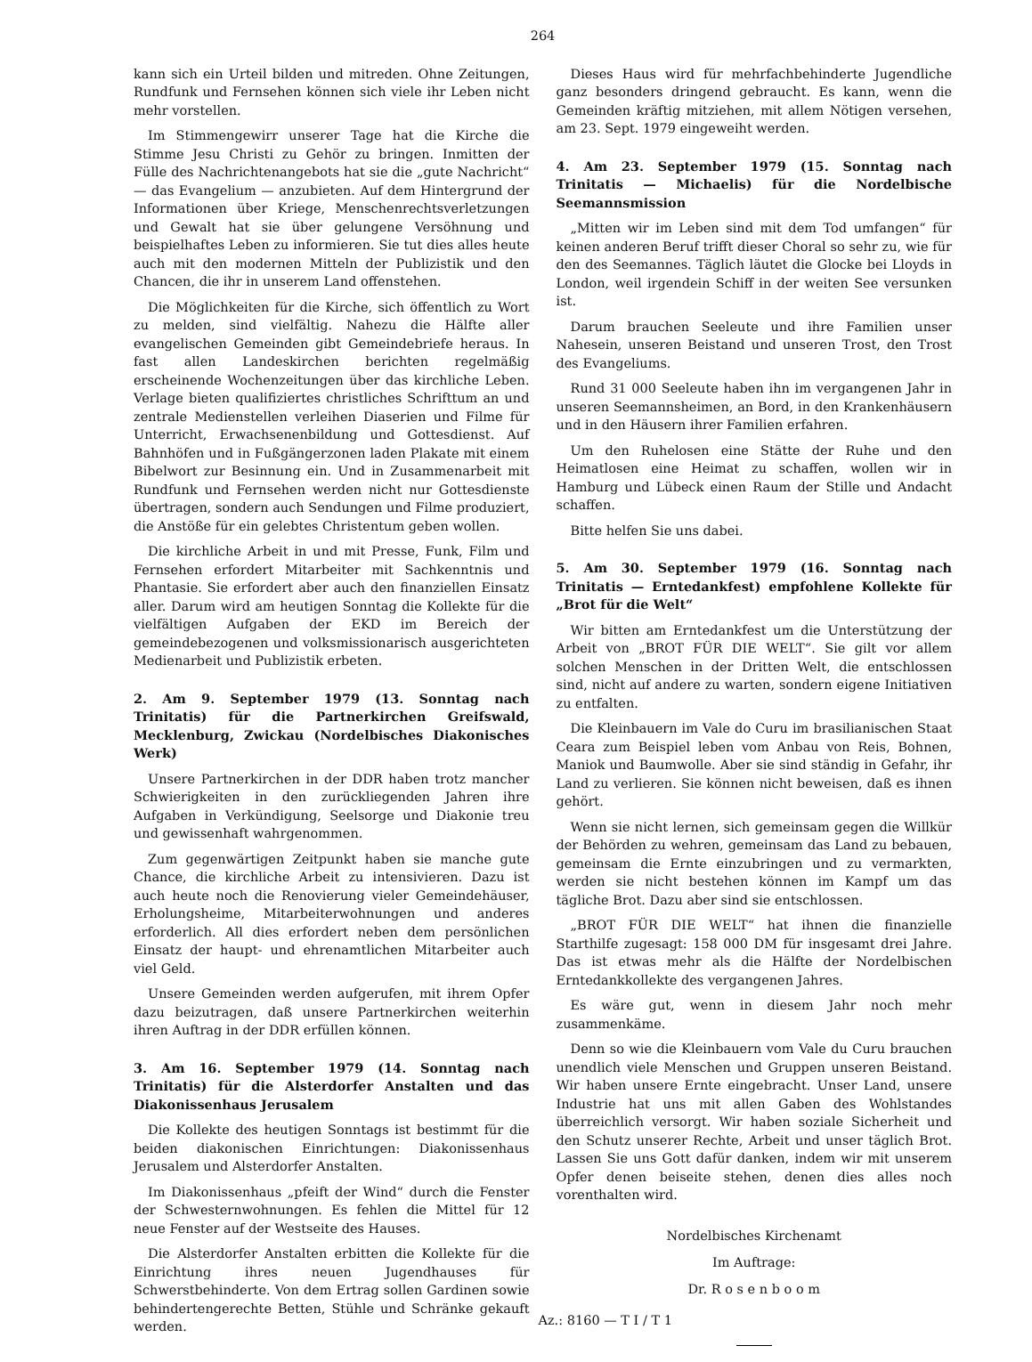264
kann sich ein Urteil bilden und mitreden. Ohne Zeitungen, Rundfunk und Fernsehen können sich viele ihr Leben nicht mehr vorstellen.
Im Stimmengewirr unserer Tage hat die Kirche die Stimme Jesu Christi zu Gehör zu bringen. Inmitten der Fülle des Nachrichtenangebots hat sie die „gute Nachricht“ — das Evangelium — anzubieten. Auf dem Hintergrund der Informationen über Kriege, Menschenrechtsverletzungen und Gewalt hat sie über gelungene Versöhnung und beispielhaftes Leben zu informieren. Sie tut dies alles heute auch mit den modernen Mitteln der Publizistik und den Chancen, die ihr in unserem Land offenstehen.
Die Möglichkeiten für die Kirche, sich öffentlich zu Wort zu melden, sind vielfältig. Nahezu die Hälfte aller evangelischen Gemeinden gibt Gemeindebriefe heraus. In fast allen Landeskirchen berichten regelmäßig erscheinende Wochenzeitungen über das kirchliche Leben. Verlage bieten qualifiziertes christliches Schrifttum an und zentrale Medienstellen verleihen Diaserien und Filme für Unterricht, Erwachsenenbildung und Gottesdienst. Auf Bahnhöfen und in Fußgängerzonen laden Plakate mit einem Bibelwort zur Besinnung ein. Und in Zusammenarbeit mit Rundfunk und Fernsehen werden nicht nur Gottesdienste übertragen, sondern auch Sendungen und Filme produziert, die Anstöße für ein gelebtes Christentum geben wollen.
Die kirchliche Arbeit in und mit Presse, Funk, Film und Fernsehen erfordert Mitarbeiter mit Sachkenntnis und Phantasie. Sie erfordert aber auch den finanziellen Einsatz aller. Darum wird am heutigen Sonntag die Kollekte für die vielfältigen Aufgaben der EKD im Bereich der gemeindebezogenen und volksmissionarisch ausgerichteten Medienarbeit und Publizistik erbeten.
2. Am 9. September 1979 (13. Sonntag nach Trinitatis) für die Partnerkirchen Greifswald, Mecklenburg, Zwickau (Nordelbisches Diakonisches Werk)
Unsere Partnerkirchen in der DDR haben trotz mancher Schwierigkeiten in den zurückliegenden Jahren ihre Aufgaben in Verkündigung, Seelsorge und Diakonie treu und gewissenhaft wahrgenommen.
Zum gegenwärtigen Zeitpunkt haben sie manche gute Chance, die kirchliche Arbeit zu intensivieren. Dazu ist auch heute noch die Renovierung vieler Gemeindehäuser, Erholungsheime, Mitarbeiterwohnungen und anderes erforderlich. All dies erfordert neben dem persönlichen Einsatz der haupt- und ehrenamtlichen Mitarbeiter auch viel Geld.
Unsere Gemeinden werden aufgerufen, mit ihrem Opfer dazu beizutragen, daß unsere Partnerkirchen weiterhin ihren Auftrag in der DDR erfüllen können.
3. Am 16. September 1979 (14. Sonntag nach Trinitatis) für die Alsterdorfer Anstalten und das Diakonissenhaus Jerusalem
Die Kollekte des heutigen Sonntags ist bestimmt für die beiden diakonischen Einrichtungen: Diakonissenhaus Jerusalem und Alsterdorfer Anstalten.
Im Diakonissenhaus „pfeift der Wind“ durch die Fenster der Schwesternwohnungen. Es fehlen die Mittel für 12 neue Fenster auf der Westseite des Hauses.
Die Alsterdorfer Anstalten erbitten die Kollekte für die Einrichtung ihres neuen Jugendhauses für Schwerstbehinderte. Von dem Ertrag sollen Gardinen sowie behindertengerechte Betten, Stühle und Schränke gekauft werden.
Dieses Haus wird für mehrfachbehinderte Jugendliche ganz besonders dringend gebraucht. Es kann, wenn die Gemeinden kräftig mitziehen, mit allem Nötigen versehen, am 23. Sept. 1979 eingeweiht werden.
4. Am 23. September 1979 (15. Sonntag nach Trinitatis — Michaelis) für die Nordelbische Seemannsmission
„Mitten wir im Leben sind mit dem Tod umfangen“ für keinen anderen Beruf trifft dieser Choral so sehr zu, wie für den des Seemannes. Täglich läutet die Glocke bei Lloyds in London, weil irgendein Schiff in der weiten See versunken ist.
Darum brauchen Seeleute und ihre Familien unser Nahesein, unseren Beistand und unseren Trost, den Trost des Evangeliums.
Rund 31 000 Seeleute haben ihn im vergangenen Jahr in unseren Seemannsheimen, an Bord, in den Krankenhäusern und in den Häusern ihrer Familien erfahren.
Um den Ruhelosen eine Stätte der Ruhe und den Heimatlosen eine Heimat zu schaffen, wollen wir in Hamburg und Lübeck einen Raum der Stille und Andacht schaffen.
Bitte helfen Sie uns dabei.
5. Am 30. September 1979 (16. Sonntag nach Trinitatis — Erntedankfest) empfohlene Kollekte für „Brot für die Welt“
Wir bitten am Erntedankfest um die Unterstützung der Arbeit von „BROT FÜR DIE WELT“. Sie gilt vor allem solchen Menschen in der Dritten Welt, die entschlossen sind, nicht auf andere zu warten, sondern eigene Initiativen zu entfalten.
Die Kleinbauern im Vale do Curu im brasilianischen Staat Ceara zum Beispiel leben vom Anbau von Reis, Bohnen, Maniok und Baumwolle. Aber sie sind ständig in Gefahr, ihr Land zu verlieren. Sie können nicht beweisen, daß es ihnen gehört.
Wenn sie nicht lernen, sich gemeinsam gegen die Willkür der Behörden zu wehren, gemeinsam das Land zu bebauen, gemeinsam die Ernte einzubringen und zu vermarkten, werden sie nicht bestehen können im Kampf um das tägliche Brot. Dazu aber sind sie entschlossen.
„BROT FÜR DIE WELT“ hat ihnen die finanzielle Starthilfe zugesagt: 158 000 DM für insgesamt drei Jahre. Das ist etwas mehr als die Hälfte der Nordelbischen Erntedankkollekte des vergangenen Jahres.
Es wäre gut, wenn in diesem Jahr noch mehr zusammenkäme.
Denn so wie die Kleinbauern vom Vale du Curu brauchen unendlich viele Menschen und Gruppen unseren Beistand. Wir haben unsere Ernte eingebracht. Unser Land, unsere Industrie hat uns mit allen Gaben des Wohlstandes überreichlich versorgt. Wir haben soziale Sicherheit und den Schutz unserer Rechte, Arbeit und unser täglich Brot. Lassen Sie uns Gott dafür danken, indem wir mit unserem Opfer denen beiseite stehen, denen dies alles noch vorenthalten wird.
Nordelbisches Kirchenamt
Im Auftrage:
Dr. R o s e n b o o m
Az.: 8160 — T I / T 1